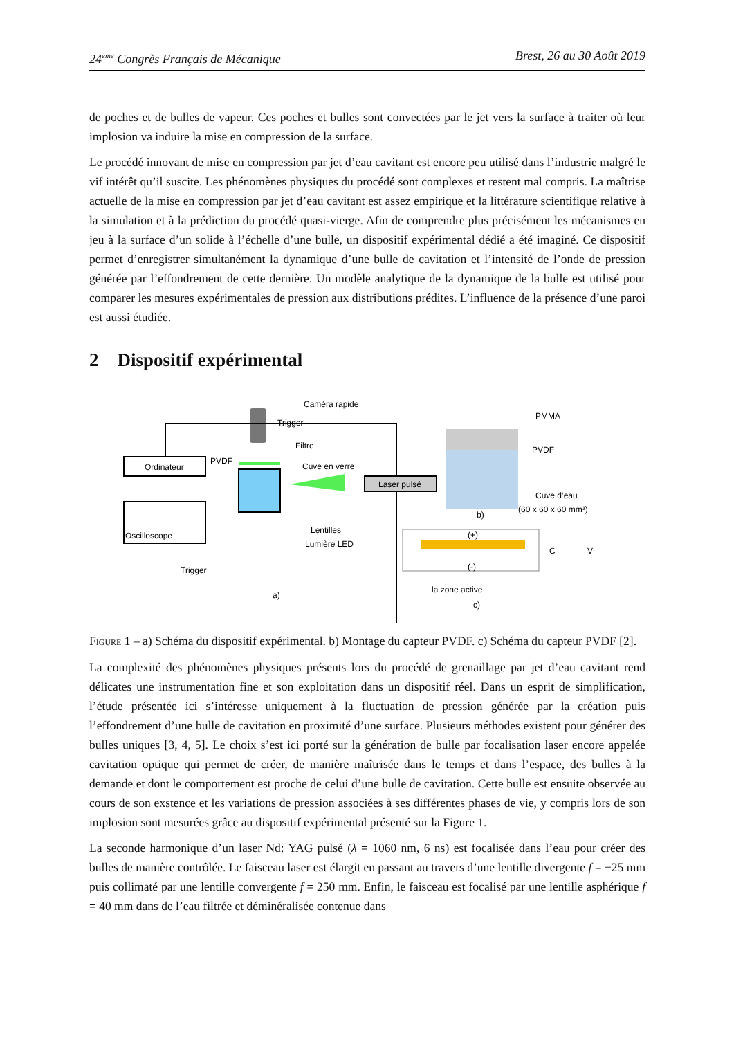24<sup>ème</sup> Congrès Français de Mécanique Brest, 26 au 30 Août 2019
de poches et de bulles de vapeur. Ces poches et bulles sont convectées par le jet vers la surface à traiter où leur implosion va induire la mise en compression de la surface.
Le procédé innovant de mise en compression par jet d’eau cavitant est encore peu utilisé dans l’industrie malgré le vif intérêt qu’il suscite. Les phénomènes physiques du procédé sont complexes et restent mal compris. La maîtrise actuelle de la mise en compression par jet d’eau cavitant est assez empirique et la littérature scientifique relative à la simulation et à la prédiction du procédé quasi-vierge. Afin de comprendre plus précisément les mécanismes en jeu à la surface d’un solide à l’échelle d’une bulle, un dispositif expérimental dédié a été imaginé. Ce dispositif permet d’enregistrer simultanément la dynamique d’une bulle de cavitation et l’intensité de l’onde de pression générée par l’effondrement de cette dernière. Un modèle analytique de la dynamique de la bulle est utilisé pour comparer les mesures expérimentales de pression aux distributions prédites. L’influence de la présence d’une paroi est aussi étudiée.
2 Dispositif expérimental
Caméra rapide
Trigger
Ordinateur
Oscilloscope
PVDF
Filtre
Cuve en verre
Laser pulsé
Lentilles
Lumière LED
Trigger
a)
PMMA
PVDF
Cuve d’eau
(60 x 60 x 60 mm³)
b)
(+)
(-)
C
V
la zone active
c)
Figure 1 – a) Schéma du dispositif expérimental. b) Montage du capteur PVDF. c) Schéma du capteur PVDF [2].
La complexité des phénomènes physiques présents lors du procédé de grenaillage par jet d’eau cavitant rend délicates une instrumentation fine et son exploitation dans un dispositif réel. Dans un esprit de simplification, l’étude présentée ici s’intéresse uniquement à la fluctuation de pression générée par la création puis l’effondrement d’une bulle de cavitation en proximité d’une surface. Plusieurs méthodes existent pour générer des bulles uniques [3, 4, 5]. Le choix s’est ici porté sur la génération de bulle par focalisation laser encore appelée cavitation optique qui permet de créer, de manière maîtrisée dans le temps et dans l’espace, des bulles à la demande et dont le comportement est proche de celui d’une bulle de cavitation. Cette bulle est ensuite observée au cours de son exstence et les variations de pression associées à ses différentes phases de vie, y compris lors de son implosion sont mesurées grâce au dispositif expérimental présenté sur la Figure 1.
La seconde harmonique d’un laser Nd: YAG pulsé (λ = 1060 nm, 6 ns) est focalisée dans l’eau pour créer des bulles de manière contrôlée. Le faisceau laser est élargit en passant au travers d’une lentille divergente f = −25 mm puis collimaté par une lentille convergente f = 250 mm. Enfin, le faisceau est focalisé par une lentille asphérique f = 40 mm dans de l’eau filtrée et déminéralisée contenue dans